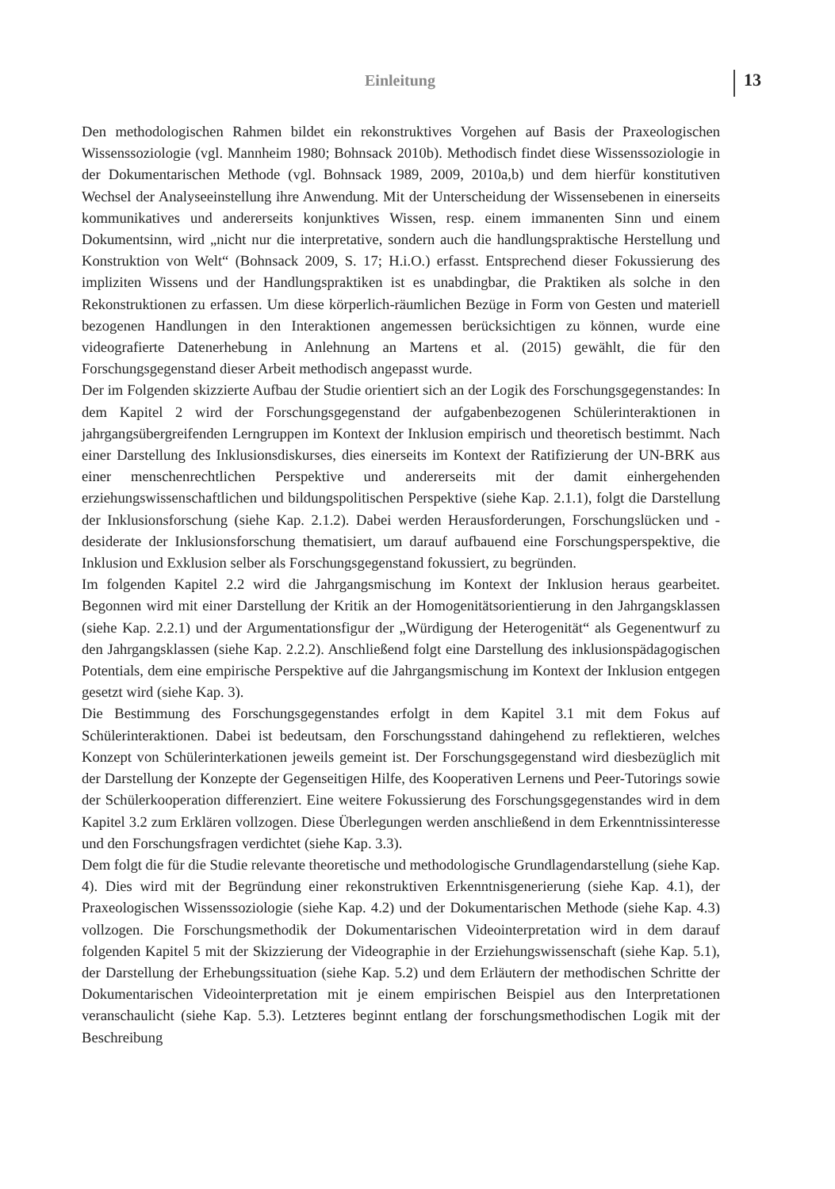Einleitung 13
Den methodologischen Rahmen bildet ein rekonstruktives Vorgehen auf Basis der Praxeologischen Wissenssoziologie (vgl. Mannheim 1980; Bohnsack 2010b). Methodisch findet diese Wissenssoziologie in der Dokumentarischen Methode (vgl. Bohnsack 1989, 2009, 2010a,b) und dem hierfür konstitutiven Wechsel der Analyseeinstellung ihre Anwendung. Mit der Unterscheidung der Wissensebenen in einerseits kommunikatives und andererseits konjunktives Wissen, resp. einem immanenten Sinn und einem Dokumentsinn, wird „nicht nur die interpretative, sondern auch die handlungspraktische Herstellung und Konstruktion von Welt“ (Bohnsack 2009, S. 17; H.i.O.) erfasst. Entsprechend dieser Fokussierung des impliziten Wissens und der Handlungspraktiken ist es unabdingbar, die Praktiken als solche in den Rekonstruktionen zu erfassen. Um diese körperlich-räumlichen Bezüge in Form von Gesten und materiell bezogenen Handlungen in den Interaktionen angemessen berücksichtigen zu können, wurde eine videografierte Datenerhebung in Anlehnung an Martens et al. (2015) gewählt, die für den Forschungsgegenstand dieser Arbeit methodisch angepasst wurde.
Der im Folgenden skizzierte Aufbau der Studie orientiert sich an der Logik des Forschungsgegenstandes: In dem Kapitel 2 wird der Forschungsgegenstand der aufgabenbezogenen Schülerinteraktionen in jahrgangsübergreifenden Lerngruppen im Kontext der Inklusion empirisch und theoretisch bestimmt. Nach einer Darstellung des Inklusionsdiskurses, dies einerseits im Kontext der Ratifizierung der UN-BRK aus einer menschenrechtlichen Perspektive und andererseits mit der damit einhergehenden erziehungswissenschaftlichen und bildungspolitischen Perspektive (siehe Kap. 2.1.1), folgt die Darstellung der Inklusionsforschung (siehe Kap. 2.1.2). Dabei werden Herausforderungen, Forschungslücken und -desiderate der Inklusionsforschung thematisiert, um darauf aufbauend eine Forschungsperspektive, die Inklusion und Exklusion selber als Forschungsgegenstand fokussiert, zu begründen.
Im folgenden Kapitel 2.2 wird die Jahrgangsmischung im Kontext der Inklusion heraus gearbeitet. Begonnen wird mit einer Darstellung der Kritik an der Homogenitätsorientierung in den Jahrgangsklassen (siehe Kap. 2.2.1) und der Argumentationsfigur der „Würdigung der Heterogenität“ als Gegenentwurf zu den Jahrgangsklassen (siehe Kap. 2.2.2). Anschließend folgt eine Darstellung des inklusionspädagogischen Potentials, dem eine empirische Perspektive auf die Jahrgangsmischung im Kontext der Inklusion entgegen gesetzt wird (siehe Kap. 3).
Die Bestimmung des Forschungsgegenstandes erfolgt in dem Kapitel 3.1 mit dem Fokus auf Schülerinteraktionen. Dabei ist bedeutsam, den Forschungsstand dahingehend zu reflektieren, welches Konzept von Schülerinterkationen jeweils gemeint ist. Der Forschungsgegenstand wird diesbezüglich mit der Darstellung der Konzepte der Gegenseitigen Hilfe, des Kooperativen Lernens und Peer-Tutorings sowie der Schülerkooperation differenziert. Eine weitere Fokussierung des Forschungsgegenstandes wird in dem Kapitel 3.2 zum Erklären vollzogen. Diese Überlegungen werden anschließend in dem Erkenntnissinteresse und den Forschungsfragen verdichtet (siehe Kap. 3.3).
Dem folgt die für die Studie relevante theoretische und methodologische Grundlagendarstellung (siehe Kap. 4). Dies wird mit der Begründung einer rekonstruktiven Erkenntnisgenerierung (siehe Kap. 4.1), der Praxeologischen Wissenssoziologie (siehe Kap. 4.2) und der Dokumentarischen Methode (siehe Kap. 4.3) vollzogen. Die Forschungsmethodik der Dokumentarischen Videointerpretation wird in dem darauf folgenden Kapitel 5 mit der Skizzierung der Videographie in der Erziehungswissenschaft (siehe Kap. 5.1), der Darstellung der Erhebungssituation (siehe Kap. 5.2) und dem Erläutern der methodischen Schritte der Dokumentarischen Videointerpretation mit je einem empirischen Beispiel aus den Interpretationen veranschaulicht (siehe Kap. 5.3). Letzteres beginnt entlang der forschungsmethodischen Logik mit der Beschreibung